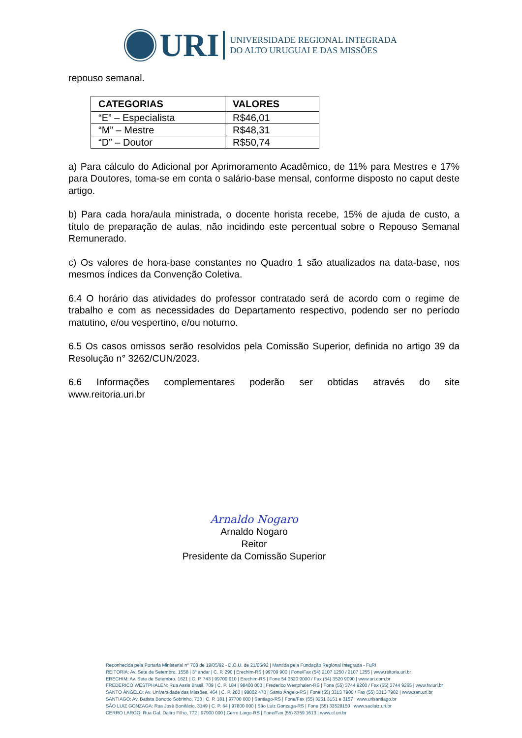URI
UNIVERSIDADE REGIONAL INTEGRADA
DO ALTO URUGUAI E DAS MISSÕES
repouso semanal.
| CATEGORIAS | VALORES |
| --- | --- |
| “E” – Especialista | R$46,01 |
| “M” – Mestre | R$48,31 |
| “D” – Doutor | R$50,74 |
a) Para cálculo do Adicional por Aprimoramento Acadêmico, de 11% para Mestres e 17% para Doutores, toma-se em conta o salário-base mensal, conforme disposto no caput deste artigo.
b) Para cada hora/aula ministrada, o docente horista recebe, 15% de ajuda de custo, a título de preparação de aulas, não incidindo este percentual sobre o Repouso Semanal Remunerado.
c) Os valores de hora-base constantes no Quadro 1 são atualizados na data-base, nos mesmos índices da Convenção Coletiva.
6.4 O horário das atividades do professor contratado será de acordo com o regime de trabalho e com as necessidades do Departamento respectivo, podendo ser no período matutino, e/ou vespertino, e/ou noturno.
6.5 Os casos omissos serão resolvidos pela Comissão Superior, definida no artigo 39 da Resolução n° 3262/CUN/2023.
6.6 Informações complementares poderão ser obtidas através do site
www.reitoria.uri.br
Arnaldo Nogaro
Arnaldo Nogaro
Reitor
Presidente da Comissão Superior
Reconhecida pela Portaria Ministerial n° 708 de 19/05/92 - D.O.U. de 21/05/92 | Mantida pela Fundação Regional Integrada - FuRI
REITORIA: Av. Sete de Setembro, 1558 | 3º andar | C. P. 290 | Erechim-RS | 99709 900 | Fone/Fax (54) 2107 1250 / 2107 1255 | www.reitoria.uri.br
ERECHIM: Av. Sete de Setembro, 1621 | C. P. 743 | 99709 910 | Erechim-RS | Fone 54 3520 9000 / Fax (54) 3520 9090 | www.uri.com.br
FREDERICO WESTPHALEN: Rua Assis Brasil, 709 | C. P. 184 | 98400 000 | Frederico Westphalen-RS | Fone (55) 3744 9200 / Fax (55) 3744 9265 | www.fw.uri.br
SANTO ÂNGELO: Av. Universidade das Missões, 464 | C. P. 203 | 98802 470 | Santo Ângelo-RS | Fone (55) 3313 7900 / Fax (55) 3313 7902 | www.san.uri.br
SANTIAGO: Av. Batista Bonotto Sobrinho, 733 | C. P. 181 | 97700 000 | Santiago-RS | Fone/Fax (55) 3251 3151 e 3157 | www.urisantiago.br
SÃO LUIZ GONZAGA: Rua José Bonifácio, 3149 | C. P. 64 | 97800 000 | São Luiz Gonzaga-RS | Fone (55) 33528150 | www.saoluiz.uri.br
CERRO LARGO: Rua Gal. Daltro Filho, 772 | 97900 000 | Cerro Largo-RS | Fone/Fax (55) 3359 1613 | www.cl.uri.br